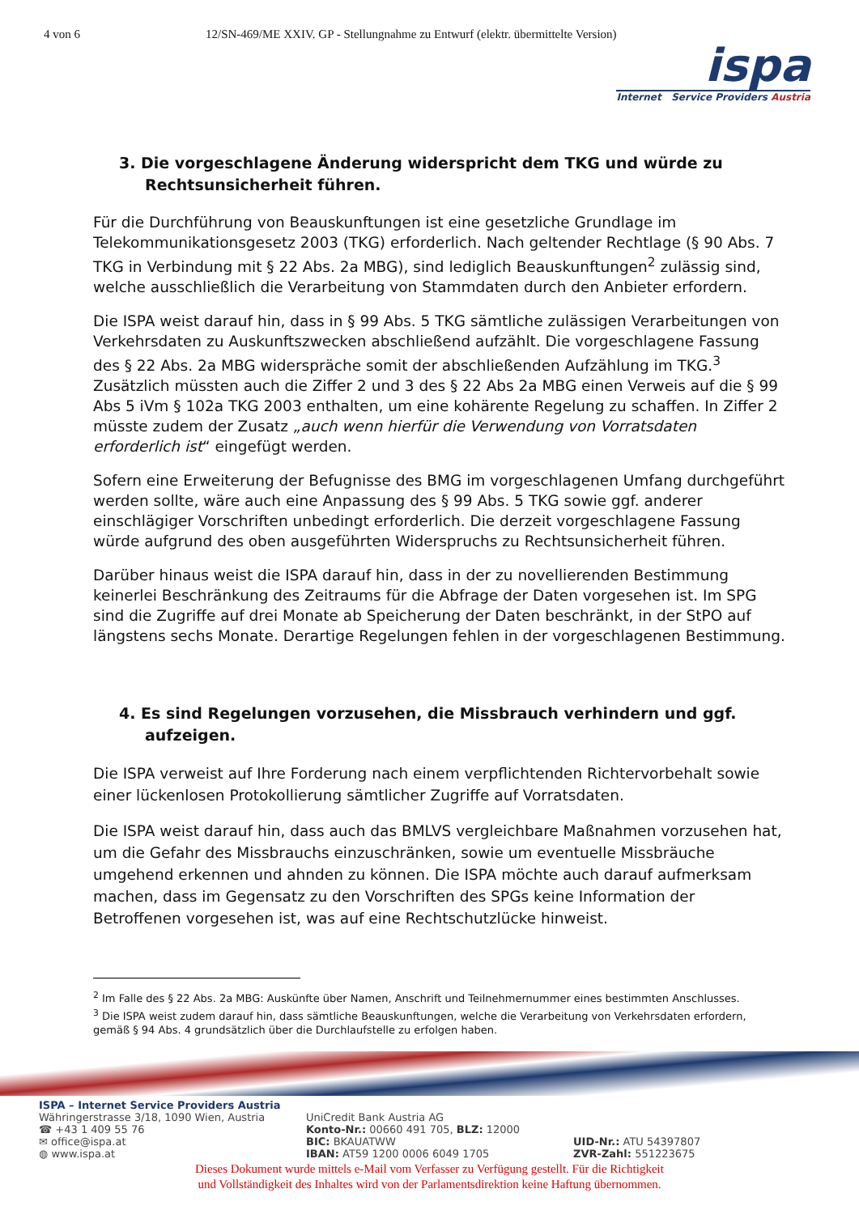4 von 6 12/SN-469/ME XXIV. GP - Stellungnahme zu Entwurf (elektr. übermittelte Version)
ispa
Internet Service Providers Austria
3. Die vorgeschlagene Änderung widerspricht dem TKG und würde zu Rechtsunsicherheit führen.
Für die Durchführung von Beauskunftungen ist eine gesetzliche Grundlage im Telekommunikationsgesetz 2003 (TKG) erforderlich. Nach geltender Rechtlage (§ 90 Abs. 7 TKG in Verbindung mit § 22 Abs. 2a MBG), sind lediglich Beauskunftungen<sup>2</sup> zulässig sind, welche ausschließlich die Verarbeitung von Stammdaten durch den Anbieter erfordern.
Die ISPA weist darauf hin, dass in § 99 Abs. 5 TKG sämtliche zulässigen Verarbeitungen von Verkehrsdaten zu Auskunftszwecken abschließend aufzählt. Die vorgeschlagene Fassung des § 22 Abs. 2a MBG widerspräche somit der abschließenden Aufzählung im TKG.<sup>3</sup> Zusätzlich müssten auch die Ziffer 2 und 3 des § 22 Abs 2a MBG einen Verweis auf die § 99 Abs 5 iVm § 102a TKG 2003 enthalten, um eine kohärente Regelung zu schaffen. In Ziffer 2 müsste zudem der Zusatz „auch wenn hierfür die Verwendung von Vorratsdaten erforderlich ist“ eingefügt werden.
Sofern eine Erweiterung der Befugnisse des BMG im vorgeschlagenen Umfang durchgeführt werden sollte, wäre auch eine Anpassung des § 99 Abs. 5 TKG sowie ggf. anderer einschlägiger Vorschriften unbedingt erforderlich. Die derzeit vorgeschlagene Fassung würde aufgrund des oben ausgeführten Widerspruchs zu Rechtsunsicherheit führen.
Darüber hinaus weist die ISPA darauf hin, dass in der zu novellierenden Bestimmung keinerlei Beschränkung des Zeitraums für die Abfrage der Daten vorgesehen ist. Im SPG sind die Zugriffe auf drei Monate ab Speicherung der Daten beschränkt, in der StPO auf längstens sechs Monate. Derartige Regelungen fehlen in der vorgeschlagenen Bestimmung.
4. Es sind Regelungen vorzusehen, die Missbrauch verhindern und ggf. aufzeigen.
Die ISPA verweist auf Ihre Forderung nach einem verpflichtenden Richtervorbehalt sowie einer lückenlosen Protokollierung sämtlicher Zugriffe auf Vorratsdaten.
Die ISPA weist darauf hin, dass auch das BMLVS vergleichbare Maßnahmen vorzusehen hat, um die Gefahr des Missbrauchs einzuschränken, sowie um eventuelle Missbräuche umgehend erkennen und ahnden zu können. Die ISPA möchte auch darauf aufmerksam machen, dass im Gegensatz zu den Vorschriften des SPGs keine Information der Betroffenen vorgesehen ist, was auf eine Rechtschutzlücke hinweist.
<sup>2</sup> Im Falle des § 22 Abs. 2a MBG: Auskünfte über Namen, Anschrift und Teilnehmernummer eines bestimmten Anschlusses.
<sup>3</sup> Die ISPA weist zudem darauf hin, dass sämtliche Beauskunftungen, welche die Verarbeitung von Verkehrsdaten erfordern, gemäß § 94 Abs. 4 grundsätzlich über die Durchlaufstelle zu erfolgen haben.
ISPA – Internet Service Providers Austria
Währingerstrasse 3/18, 1090 Wien, Austria
☎ +43 1 409 55 76
✉ office@ispa.at
◍ www.ispa.at
UniCredit Bank Austria AG
Konto-Nr.: 00660 491 705, BLZ: 12000
BIC: BKAUATWW
IBAN: AT59 1200 0006 6049 1705
UID-Nr.: ATU 54397807
ZVR-Zahl: 551223675
Dieses Dokument wurde mittels e-Mail vom Verfasser zu Verfügung gestellt. Für die Richtigkeit
und Vollständigkeit des Inhaltes wird von der Parlamentsdirektion keine Haftung übernommen.